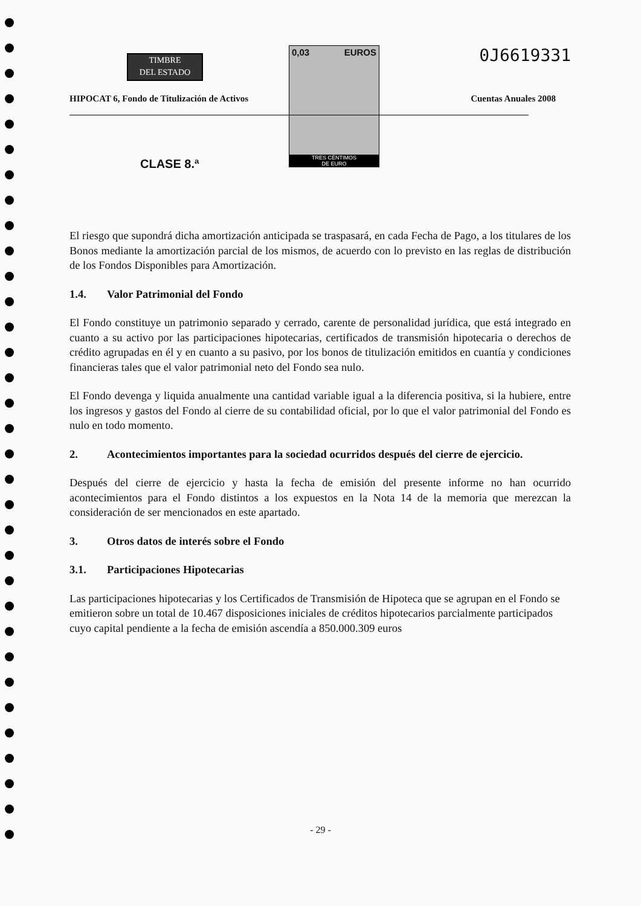TIMBRE
DEL ESTADO
0,03 EUROS
TRES CÉNTIMOS
DE EURO
0J6619331
HIPOCAT 6, Fondo de Titulización de Activos
Cuentas Anuales 2008
CLASE 8.ª
El riesgo que supondrá dicha amortización anticipada se traspasará, en cada Fecha de Pago, a los titulares de los Bonos mediante la amortización parcial de los mismos, de acuerdo con lo previsto en las reglas de distribución de los Fondos Disponibles para Amortización.
1.4. Valor Patrimonial del Fondo
El Fondo constituye un patrimonio separado y cerrado, carente de personalidad jurídica, que está integrado en cuanto a su activo por las participaciones hipotecarias, certificados de transmisión hipotecaria o derechos de crédito agrupadas en él y en cuanto a su pasivo, por los bonos de titulización emitidos en cuantía y condiciones financieras tales que el valor patrimonial neto del Fondo sea nulo.
El Fondo devenga y liquida anualmente una cantidad variable igual a la diferencia positiva, si la hubiere, entre los ingresos y gastos del Fondo al cierre de su contabilidad oficial, por lo que el valor patrimonial del Fondo es nulo en todo momento.
2. Acontecimientos importantes para la sociedad ocurridos después del cierre de ejercicio.
Después del cierre de ejercicio y hasta la fecha de emisión del presente informe no han ocurrido acontecimientos para el Fondo distintos a los expuestos en la Nota 14 de la memoria que merezcan la consideración de ser mencionados en este apartado.
3. Otros datos de interés sobre el Fondo
3.1. Participaciones Hipotecarias
Las participaciones hipotecarias y los Certificados de Transmisión de Hipoteca que se agrupan en el Fondo se emitieron sobre un total de 10.467 disposiciones iniciales de créditos hipotecarios parcialmente participados cuyo capital pendiente a la fecha de emisión ascendía a 850.000.309 euros
- 29 -